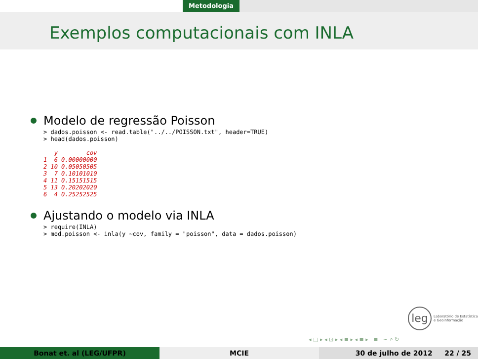Metodologia
Exemplos computacionais com INLA
Modelo de regressão Poisson
> dados.poisson <- read.table("../../POISSON.txt", header=TRUE)
> head(dados.poisson)
   y        cov
1  6 0.00000000
2 10 0.05050505
3  7 0.10101010
4 11 0.15151515
5 13 0.20202020
6  4 0.25252525
Ajustando o modelo via INLA
> require(INLA)
> mod.poisson <- inla(y ~cov, family = "poisson", data = dados.poisson)
leg
Laboratório de Estatística
e Geoinformação
◂ □ ▸ ◂ ⊡ ▸ ◂ ≡ ▸ ◂ ≡ ▸ ≡ ∽ ⌕ ↻
Bonat et. al (LEG/UFPR) MCIE 30 de julho de 2012 22 / 25